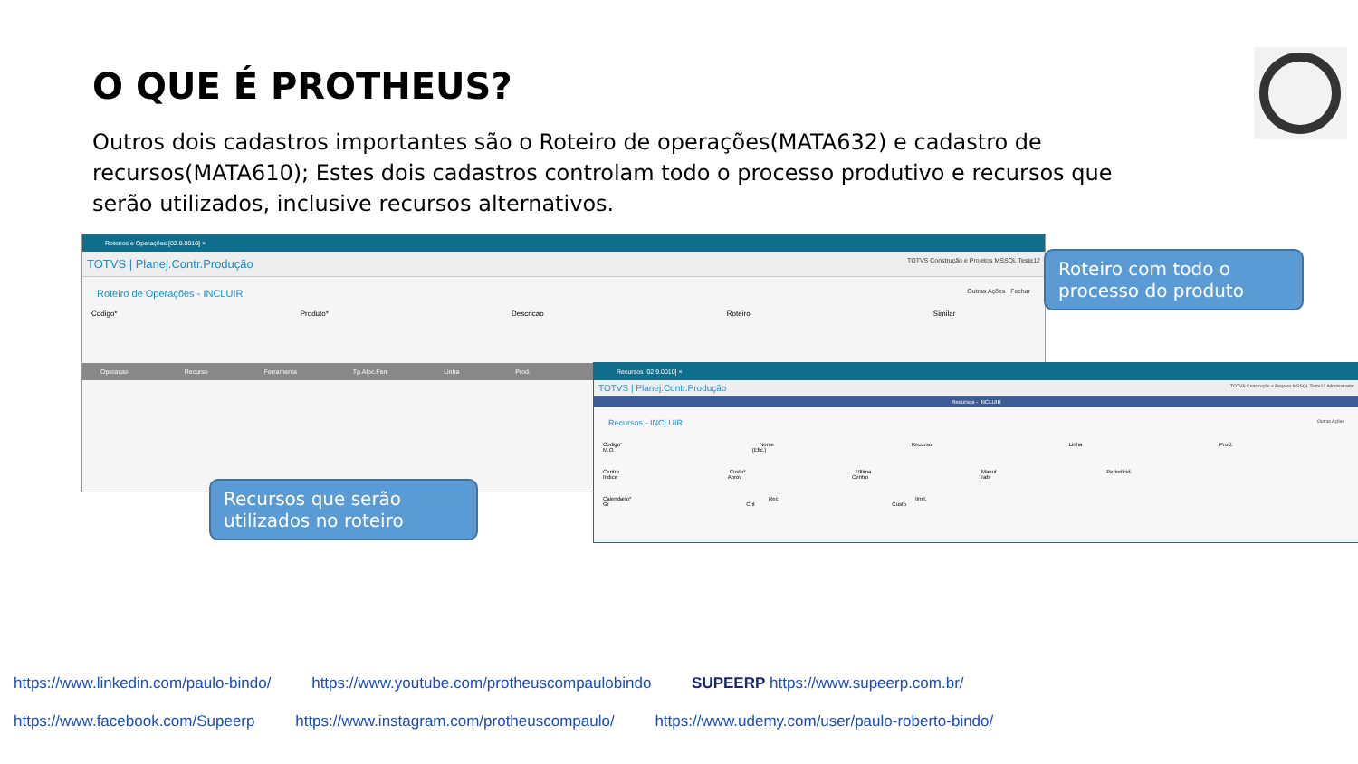O QUE É PROTHEUS?
Outros dois cadastros importantes são o Roteiro de operações(MATA632) e cadastro de recursos(MATA610); Estes dois cadastros controlam todo o processo produtivo e recursos que serão utilizados, inclusive recursos alternativos.
Roteiros e Operações [02.9.0010] ×
TOTVS | Planej.Contr.Produção TOTVS Construção e Projetos MSSQL Teste12
Roteiro de Operações - INCLUIR Outras Ações Fechar
Codigo* Produto* Descricao Roteiro Similar
Operacao Recurso Ferramenta Tp.Aloc.Ferr Linha Prod.
Recursos [02.9.0010] ×
TOTVS | Planej.Contr.Produção TOTVS Construção e Projetos MSSQL Teste12 Administrador
Recursos - INCLUIR
Recursos - INCLUIR Outras Ações
Codigo* Nome Recurso Linha Prod. M.O. (Efic.)
Centro Custo* Ultima Manut Periodicid. Indice Aprov Centro Trab.
Calendario* Rec limit. Gr Cnt Custo
Roteiro com todo o processo do produto
Recursos que serão utilizados no roteiro
https://www.linkedin.com/paulo-bindo/ https://www.youtube.com/protheuscompaulobindo SUPEERP https://www.supeerp.com.br/
https://www.facebook.com/Supeerp https://www.instagram.com/protheuscompaulo/ https://www.udemy.com/user/paulo-roberto-bindo/